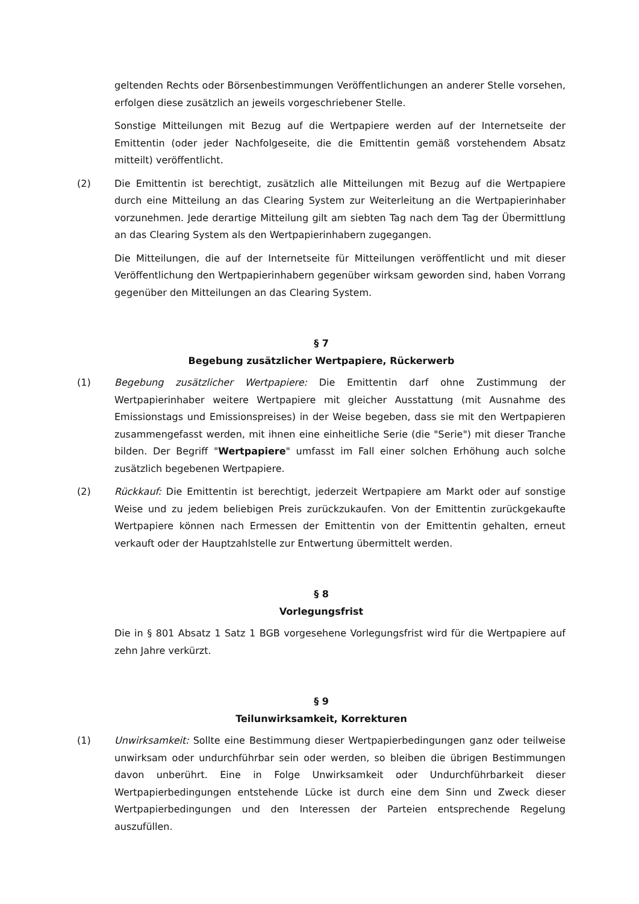geltenden Rechts oder Börsenbestimmungen Veröffentlichungen an anderer Stelle vorsehen, erfolgen diese zusätzlich an jeweils vorgeschriebener Stelle.
Sonstige Mitteilungen mit Bezug auf die Wertpapiere werden auf der Internetseite der Emittentin (oder jeder Nachfolgeseite, die die Emittentin gemäß vorstehendem Absatz mitteilt) veröffentlicht.
(2) Die Emittentin ist berechtigt, zusätzlich alle Mitteilungen mit Bezug auf die Wertpapiere durch eine Mitteilung an das Clearing System zur Weiterleitung an die Wertpapierinhaber vorzunehmen. Jede derartige Mitteilung gilt am siebten Tag nach dem Tag der Übermittlung an das Clearing System als den Wertpapierinhabern zugegangen.
Die Mitteilungen, die auf der Internetseite für Mitteilungen veröffentlicht und mit dieser Veröffentlichung den Wertpapierinhabern gegenüber wirksam geworden sind, haben Vorrang gegenüber den Mitteilungen an das Clearing System.
§ 7
Begebung zusätzlicher Wertpapiere, Rückerwerb
(1) Begebung zusätzlicher Wertpapiere: Die Emittentin darf ohne Zustimmung der Wertpapierinhaber weitere Wertpapiere mit gleicher Ausstattung (mit Ausnahme des Emissionstags und Emissionspreises) in der Weise begeben, dass sie mit den Wertpapieren zusammengefasst werden, mit ihnen eine einheitliche Serie (die "Serie") mit dieser Tranche bilden. Der Begriff "Wertpapiere" umfasst im Fall einer solchen Erhöhung auch solche zusätzlich begebenen Wertpapiere.
(2) Rückkauf: Die Emittentin ist berechtigt, jederzeit Wertpapiere am Markt oder auf sonstige Weise und zu jedem beliebigen Preis zurückzukaufen. Von der Emittentin zurückgekaufte Wertpapiere können nach Ermessen der Emittentin von der Emittentin gehalten, erneut verkauft oder der Hauptzahlstelle zur Entwertung übermittelt werden.
§ 8
Vorlegungsfrist
Die in § 801 Absatz 1 Satz 1 BGB vorgesehene Vorlegungsfrist wird für die Wertpapiere auf zehn Jahre verkürzt.
§ 9
Teilunwirksamkeit, Korrekturen
(1) Unwirksamkeit: Sollte eine Bestimmung dieser Wertpapierbedingungen ganz oder teilweise unwirksam oder undurchführbar sein oder werden, so bleiben die übrigen Bestimmungen davon unberührt. Eine in Folge Unwirksamkeit oder Undurchführbarkeit dieser Wertpapierbedingungen entstehende Lücke ist durch eine dem Sinn und Zweck dieser Wertpapierbedingungen und den Interessen der Parteien entsprechende Regelung auszufüllen.